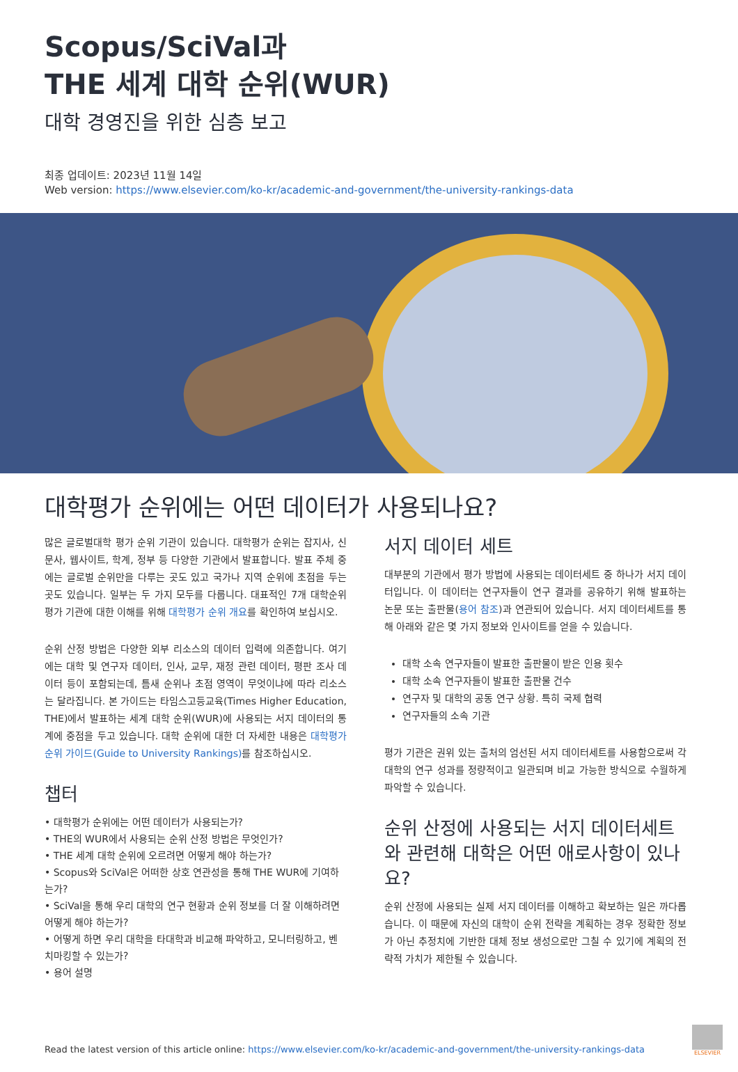Scopus/SciVal과
THE 세계 대학 순위(WUR)
대학 경영진을 위한 심층 보고
최종 업데이트: 2023년 11월 14일
Web version: https://www.elsevier.com/ko-kr/academic-and-government/the-university-rankings-data
대학평가 순위에는 어떤 데이터가 사용되나요?
많은 글로벌대학 평가 순위 기관이 있습니다. 대학평가 순위는 잡지사, 신문사, 웹사이트, 학계, 정부 등 다양한 기관에서 발표합니다. 발표 주체 중에는 글로벌 순위만을 다루는 곳도 있고 국가나 지역 순위에 초점을 두는 곳도 있습니다. 일부는 두 가지 모두를 다룹니다. 대표적인 7개 대학순위 평가 기관에 대한 이해를 위해 대학평가 순위 개요를 확인하여 보십시오.
순위 산정 방법은 다양한 외부 리소스의 데이터 입력에 의존합니다. 여기에는 대학 및 연구자 데이터, 인사, 교무, 재정 관련 데이터, 평판 조사 데이터 등이 포함되는데, 틈새 순위나 초점 영역이 무엇이냐에 따라 리소스는 달라집니다. 본 가이드는 타임스고등교육(Times Higher Education, THE)에서 발표하는 세계 대학 순위(WUR)에 사용되는 서지 데이터의 통계에 중점을 두고 있습니다. 대학 순위에 대한 더 자세한 내용은 대학평가 순위 가이드(Guide to University Rankings) 를 참조하십시오.
챕터
• 대학평가 순위에는 어떤 데이터가 사용되는가?
• THE의 WUR에서 사용되는 순위 산정 방법은 무엇인가?
• THE 세계 대학 순위에 오르려면 어떻게 해야 하는가?
• Scopus와 SciVal은 어떠한 상호 연관성을 통해 THE WUR에 기여하는가?
• SciVal을 통해 우리 대학의 연구 현황과 순위 정보를 더 잘 이해하려면 어떻게 해야 하는가?
• 어떻게 하면 우리 대학을 타대학과 비교해 파악하고, 모니터링하고, 벤치마킹할 수 있는가?
• 용어 설명
서지 데이터 세트
대부분의 기관에서 평가 방법에 사용되는 데이터세트 중 하나가 서지 데이터입니다. 이 데이터는 연구자들이 연구 결과를 공유하기 위해 발표하는 논문 또는 출판물(용어 참조)과 연관되어 있습니다. 서지 데이터세트를 통해 아래와 같은 몇 가지 정보와 인사이트를 얻을 수 있습니다.
대학 소속 연구자들이 발표한 출판물이 받은 인용 횟수
대학 소속 연구자들이 발표한 출판물 건수
연구자 및 대학의 공동 연구 상황. 특히 국제 협력
연구자들의 소속 기관
평가 기관은 권위 있는 출처의 엄선된 서지 데이터세트를 사용함으로써 각 대학의 연구 성과를 정량적이고 일관되며 비교 가능한 방식으로 수월하게 파악할 수 있습니다.
순위 산정에 사용되는 서지 데이터세트와 관련해 대학은 어떤 애로사항이 있나요?
순위 산정에 사용되는 실제 서지 데이터를 이해하고 확보하는 일은 까다롭습니다. 이 때문에 자신의 대학이 순위 전략을 계획하는 경우 정확한 정보가 아닌 추정치에 기반한 대체 정보 생성으로만 그칠 수 있기에 계획의 전략적 가치가 제한될 수 있습니다.
Read the latest version of this article online: https://www.elsevier.com/ko-kr/academic-and-government/the-university-rankings-data
ELSEVIER